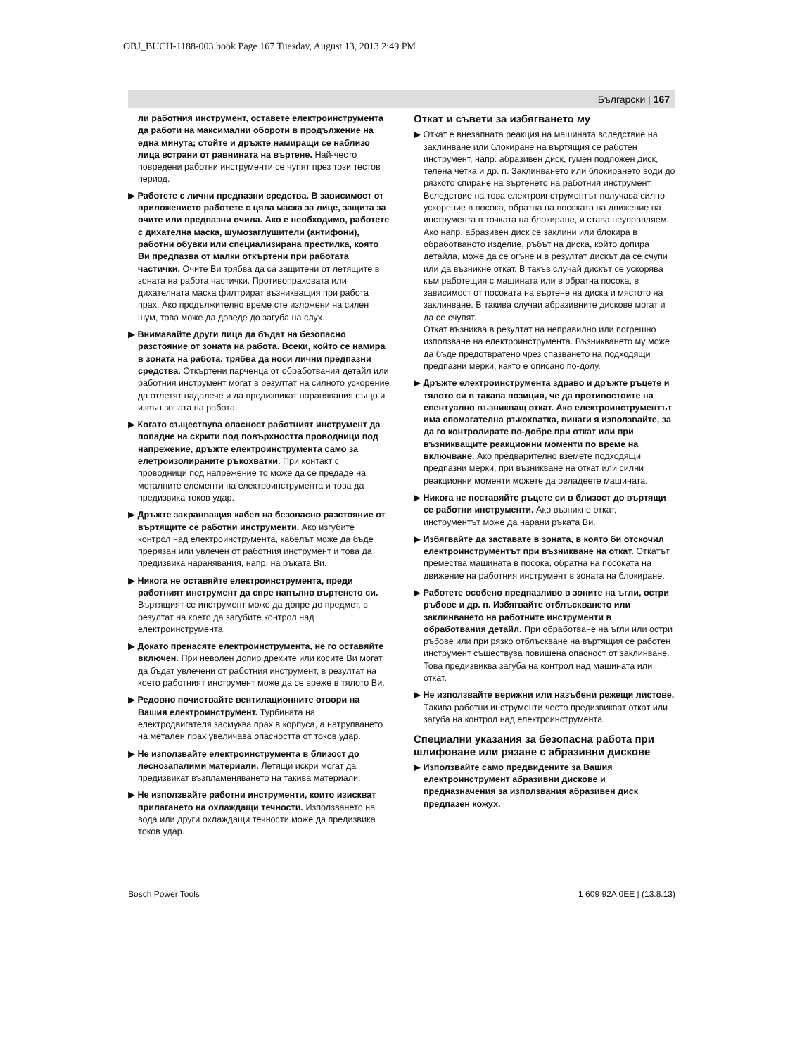OBJ_BUCH-1188-003.book Page 167 Tuesday, August 13, 2013 2:49 PM
Български | 167
ли работния инструмент, оставете електроинструмента да работи на максимални обороти в продължение на една минута; стойте и дръжте намиращи се наблизо лица встрани от равнината на въртене. Най-често повредени работни инструменти се чупят през този тестов период.
▶ Работете с лични предпазни средства. В зависимост от приложението работете с цяла маска за лице, защита за очите или предпазни очила. Ако е необходимо, работете с дихателна маска, шумозаглушители (антифони), работни обувки или специализирана престилка, която Ви предпазва от малки откъртени при работата частички. Очите Ви трябва да са защитени от летящите в зоната на работа частички. Противопраховата или дихателната маска филтрират възникващия при работа прах. Ако продължително време сте изложени на силен шум, това може да доведе до загуба на слух.
▶ Внимавайте други лица да бъдат на безопасно разстояние от зоната на работа. Всеки, който се намира в зоната на работа, трябва да носи лични предпазни средства. Откъртени парченца от обработвания детайл или работния инструмент могат в резултат на силното ускорение да отлетят надалече и да предизвикат наранявания също и извън зоната на работа.
▶ Когато съществува опасност работният инструмент да попадне на скрити под повърхността проводници под напрежение, дръжте електроинструмента само за елетроизолираните ръкохватки. При контакт с проводници под напрежение то може да се предаде на металните елементи на електроинструмента и това да предизвика токов удар.
▶ Дръжте захранващия кабел на безопасно разстояние от въртящите се работни инструменти. Ако изгубите контрол над електроинструмента, кабелът може да бъде прерязан или увлечен от работния инструмент и това да предизвика наранявания, напр. на ръката Ви.
▶ Никога не оставяйте електроинструмента, преди работният инструмент да спре напълно въртенето си. Въртящият се инструмент може да допре до предмет, в резултат на което да загубите контрол над електроинструмента.
▶ Докато пренасяте електроинструмента, не го оставяйте включен. При неволен допир дрехите или косите Ви могат да бъдат увлечени от работния инструмент, в резултат на което работният инструмент може да се вреже в тялото Ви.
▶ Редовно почиствайте вентилационните отвори на Вашия електроинструмент. Турбината на електродвигателя засмуква прах в корпуса, а натрупването на метален прах увеличава опасността от токов удар.
▶ Не използвайте електроинструмента в близост до леснозапалими материали. Летящи искри могат да предизвикат възпламеняването на такива материали.
▶ Не използвайте работни инструменти, които изискват прилагането на охлаждащи течности. Използването на вода или други охлаждащи течности може да предизвика токов удар.
Откат и съвети за избягването му
▶ Откат е внезапната реакция на машината вследствие на заклинване или блокиране на въртящия се работен инструмент, напр. абразивен диск, гумен подложен диск, телена четка и др. п. Заклинването или блокирането води до рязкото спиране на въртенето на работния инструмент. Вследствие на това електроинструментът получава силно ускорение в посока, обратна на посоката на движение на инструмента в точката на блокиране, и става неуправляем.
Ако напр. абразивен диск се заклини или блокира в обработваното изделие, ръбът на диска, който допира детайла, може да се огъне и в резултат дискът да се счупи или да възникне откат. В такъв случай дискът се ускорява към работещия с машината или в обратна посока, в зависимост от посоката на въртене на диска и мястото на заклинване. В такива случаи абразивните дискове могат и да се счупят.
Откат възниква в резултат на неправилно или погрешно използване на електроинструмента. Възникването му може да бъде предотвратено чрез спазването на подходящи предпазни мерки, както е описано по-долу.
▶ Дръжте електроинструмента здраво и дръжте ръцете и тялото си в такава позиция, че да противостоите на евентуално възникващ откат. Ако електроинструментът има спомагателна ръкохватка, винаги я използвайте, за да го контролирате по-добре при откат или при възникващите реакционни моменти по време на включване. Ако предварително вземете подходящи предпазни мерки, при възникване на откат или силни реакционни моменти можете да овладеете машината.
▶ Никога не поставяйте ръцете си в близост до въртящи се работни инструменти. Ако възникне откат, инструментът може да нарани ръката Ви.
▶ Избягвайте да заставате в зоната, в която би отскочил електроинструментът при възникване на откат. Откатът премества машината в посока, обратна на посоката на движение на работния инструмент в зоната на блокиране.
▶ Работете особено предпазливо в зоните на ъгли, остри ръбове и др. п. Избягвайте отблъскването или заклинването на работните инструменти в обработвания детайл. При обработване на ъгли или остри ръбове или при рязко отблъскване на въртящия се работен инструмент съществува повишена опасност от заклинване. Това предизвиква загуба на контрол над машината или откат.
▶ Не използвайте верижни или назъбени режещи листове. Такива работни инструменти често предизвикват откат или загуба на контрол над електроинструмента.
Специални указания за безопасна работа при шлифоване или рязане с абразивни дискове
▶ Използвайте само предвидените за Вашия електроинструмент абразивни дискове и предназначения за използвания абразивен диск предпазен кожух.
Bosch Power Tools 1 609 92A 0EE | (13.8.13)